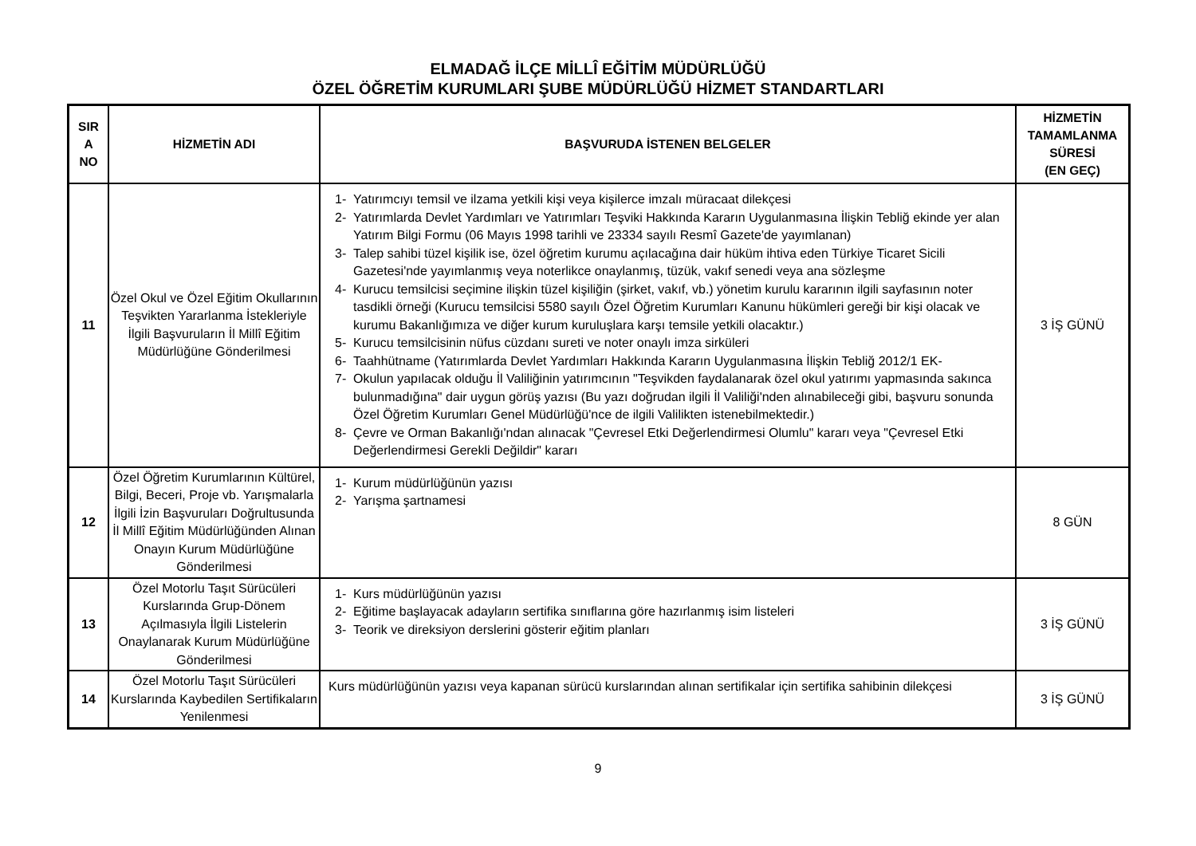ELMADAĞ İLÇE MİLLÎ EĞİTİM MÜDÜRLÜĞÜ
ÖZEL ÖĞRETİM KURUMLARI ŞUBE MÜDÜRLÜĞÜ HİZMET STANDARTLARI
| SIR A NO | HİZMETİN ADI | BAŞVURUDA İSTENEN BELGELER | HİZMETİN TAMAMLANMA SÜRESİ (EN GEÇ) |
| --- | --- | --- | --- |
| 11 | Özel Okul ve Özel Eğitim Okullarının Teşvikten Yararlanma İstekleriyle İlgili Başvuruların İl Millî Eğitim Müdürlüğüne Gönderilmesi | 1- Yatırımcıyı temsil ve ilzama yetkili kişi veya kişilerce imzalı müracaat dilekçesi 2- Yatırımlarda Devlet Yardımları ve Yatırımları Teşviki Hakkında Kararın Uygulanmasına İlişkin Tebliğ ekinde yer alan Yatırım Bilgi Formu (06 Mayıs 1998 tarihli ve 23334 sayılı Resmî Gazete'de yayımlanan) 3- Talep sahibi tüzel kişilik ise, özel öğretim kurumu açılacağına dair hüküm ihtiva eden Türkiye Ticaret Sicili Gazetesi'nde yayımlanmış veya noterlikce onaylanmış, tüzük, vakıf senedi veya ana sözleşme 4- Kurucu temsilcisi seçimine ilişkin tüzel kişiliğin (şirket, vakıf, vb.) yönetim kurulu kararının ilgili sayfasının noter tasdikli örneği (Kurucu temsilcisi 5580 sayılı Özel Öğretim Kurumları Kanunu hükümleri gereği bir kişi olacak ve kurumu Bakanlığımıza ve diğer kurum kuruluşlara karşı temsile yetkili olacaktır.) 5- Kurucu temsilcisinin nüfus cüzdanı sureti ve noter onaylı imza sirküleri 6- Taahhütname (Yatırımlarda Devlet Yardımları Hakkında Kararın Uygulanmasına İlişkin Tebliğ 2012/1 EK- 7- Okulun yapılacak olduğu İl Valiliğinin yatırımcının "Teşvikden faydalanarak özel okul yatırımı yapmasında sakınca bulunmadığına" dair uygun görüş yazısı (Bu yazı doğrudan ilgili İl Valiliği'nden alınabileceği gibi, başvuru sonunda Özel Öğretim Kurumları Genel Müdürlüğü'nce de ilgili Valilikten istenebilmektedir.) 8- Çevre ve Orman Bakanlığı'ndan alınacak "Çevresel Etki Değerlendirmesi Olumlu" kararı veya "Çevresel Etki Değerlendirmesi Gerekli Değildir" kararı | 3 İŞ GÜNÜ |
| 12 | Özel Öğretim Kurumlarının Kültürel, Bilgi, Beceri, Proje vb. Yarışmalarla İlgili İzin Başvuruları Doğrultusunda İl Millî Eğitim Müdürlüğünden Alınan Onayın Kurum Müdürlüğüne Gönderilmesi | 1- Kurum müdürlüğünün yazısı 2- Yarışma şartnamesi | 8 GÜN |
| 13 | Özel Motorlu Taşıt Sürücüleri Kurslarında Grup-Dönem Açılmasıyla İlgili Listelerin Onaylanarak Kurum Müdürlüğüne Gönderilmesi | 1- Kurs müdürlüğünün yazısı 2- Eğitime başlayacak adayların sertifika sınıflarına göre hazırlanmış isim listeleri 3- Teorik ve direksiyon derslerini gösterir eğitim planları | 3 İŞ GÜNÜ |
| 14 | Özel Motorlu Taşıt Sürücüleri Kurslarında Kaybedilen Sertifikaların Yenilenmesi | Kurs müdürlüğünün yazısı veya kapanan sürücü kurslarından alınan sertifikalar için sertifika sahibinin dilekçesi | 3 İŞ GÜNÜ |
9